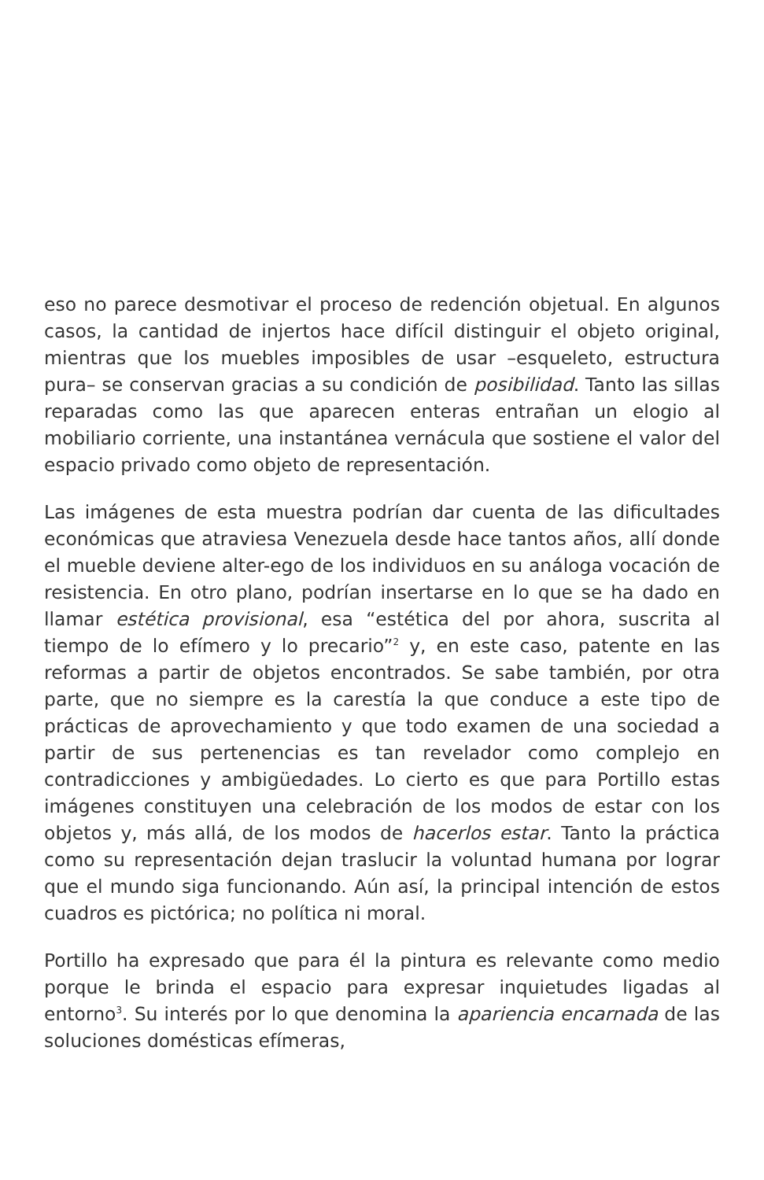eso no parece desmotivar el proceso de redención objetual. En algunos casos, la cantidad de injertos hace difícil distinguir el objeto original, mientras que los muebles imposibles de usar –esqueleto, estructura pura– se conservan gracias a su condición de posibilidad. Tanto las sillas reparadas como las que aparecen enteras entrañan un elogio al mobiliario corriente, una instantánea vernácula que sostiene el valor del espacio privado como objeto de representación.
Las imágenes de esta muestra podrían dar cuenta de las dificultades económicas que atraviesa Venezuela desde hace tantos años, allí donde el mueble deviene alter-ego de los individuos en su análoga vocación de resistencia. En otro plano, podrían insertarse en lo que se ha dado en llamar estética provisional, esa “estética del por ahora, suscrita al tiempo de lo efímero y lo precario”<sup>2</sup> y, en este caso, patente en las reformas a partir de objetos encontrados. Se sabe también, por otra parte, que no siempre es la carestía la que conduce a este tipo de prácticas de aprovechamiento y que todo examen de una sociedad a partir de sus pertenencias es tan revelador como complejo en contradicciones y ambigüedades. Lo cierto es que para Portillo estas imágenes constituyen una celebración de los modos de estar con los objetos y, más allá, de los modos de hacerlos estar. Tanto la práctica como su representación dejan traslucir la voluntad humana por lograr que el mundo siga funcionando. Aún así, la principal intención de estos cuadros es pictórica; no política ni moral.
Portillo ha expresado que para él la pintura es relevante como medio porque le brinda el espacio para expresar inquietudes ligadas al entorno<sup>3</sup>. Su interés por lo que denomina la apariencia encarnada de las soluciones domésticas efímeras,